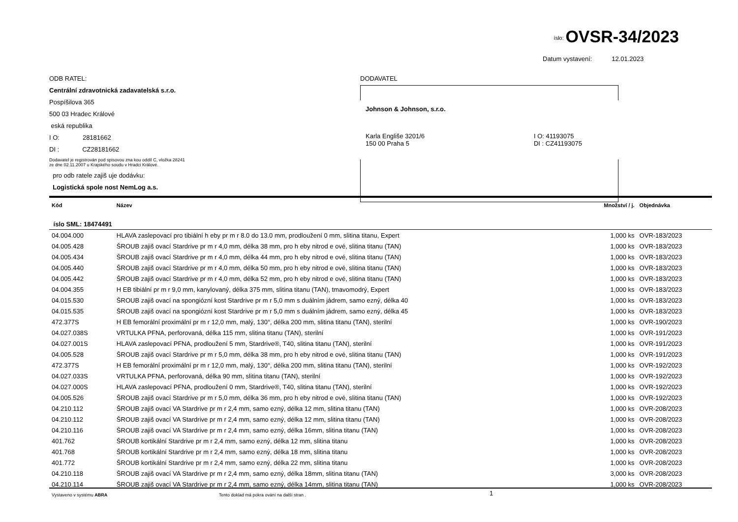<sup>íslo:</sup> OVSR-34/2023
Datum vystavení: 12.01.2023
ODB RATEL:
Centrální zdravotnická zadavatelská s.r.o.
Pospíšilova 365
500 03 Hradec Králové
eská republika
I O: 28181662
DI : CZ28181662
Dodavatel je registrován pod spisovou zna kou oddíl C, vložka 28241
ze dne 02.11.2007 u Krajského soudu v Hradci Králové.
pro odb ratele zajiš uje dodávku:
Logistická spole nost NemLog a.s.
DODAVATEL
Johnson & Johnson, s.r.o.
Karla Engliše 3201/6
150 00 Praha 5
I O: 41193075
DI : CZ41193075
| Kód | Název | Množství / j. | Objednávka |
| --- | --- | --- | --- |
| íslo SML: 18474491 | | | |
| 04.004.000 | HLAVA zaslepovací pro tibiální h eby pr m r 8.0 do 13.0 mm, prodloužení 0 mm, slitina titanu, Expert | 1,000 ks | OVR-183/2023 |
| 04.005.428 | ŠROUB zajiš ovací Stardrive pr m r 4,0 mm, délka 38 mm, pro h eby nitrod e ové, slitina titanu (TAN) | 1,000 ks | OVR-183/2023 |
| 04.005.434 | ŠROUB zajiš ovací Stardrive pr m r 4,0 mm, délka 44 mm, pro h eby nitrod e ové, slitina titanu (TAN) | 1,000 ks | OVR-183/2023 |
| 04.005.440 | ŠROUB zajiš ovací Stardrive pr m r 4,0 mm, délka 50 mm, pro h eby nitrod e ové, slitina titanu (TAN) | 1,000 ks | OVR-183/2023 |
| 04.005.442 | ŠROUB zajiš ovací Stardrive pr m r 4,0 mm, délka 52 mm, pro h eby nitrod e ové, slitina titanu (TAN) | 1,000 ks | OVR-183/2023 |
| 04.004.355 | H EB tibiální pr m r 9,0 mm, kanylovaný, délka 375 mm, slitina titanu (TAN), tmavomodrý, Expert | 1,000 ks | OVR-183/2023 |
| 04.015.530 | ŠROUB zajiš ovací na spongiózní kost Stardrive pr m r 5,0 mm s duálním jádrem, samo ezný, délka 40 | 1,000 ks | OVR-183/2023 |
| 04.015.535 | ŠROUB zajiš ovací na spongiózní kost Stardrive pr m r 5,0 mm s duálním jádrem, samo ezný, délka 45 | 1,000 ks | OVR-183/2023 |
| 472.377S | H EB femorální proximální pr m r 12,0 mm, malý, 130°, délka 200 mm, slitina titanu (TAN), sterilní | 1,000 ks | OVR-190/2023 |
| 04.027.038S | VRTULKA PFNA, perforovaná, délka 115 mm, slitina titanu (TAN), sterilní | 1,000 ks | OVR-191/2023 |
| 04.027.001S | HLAVA zaslepovací PFNA, prodloužení 5 mm, Stardrive®, T40, slitina titanu (TAN), sterilní | 1,000 ks | OVR-191/2023 |
| 04.005.528 | ŠROUB zajiš ovací Stardrive pr m r 5,0 mm, délka 38 mm, pro h eby nitrod e ové, slitina titanu (TAN) | 1,000 ks | OVR-191/2023 |
| 472.377S | H EB femorální proximální pr m r 12,0 mm, malý, 130°, délka 200 mm, slitina titanu (TAN), sterilní | 1,000 ks | OVR-192/2023 |
| 04.027.033S | VRTULKA PFNA, perforovaná, délka 90 mm, slitina titanu (TAN), sterilní | 1,000 ks | OVR-192/2023 |
| 04.027.000S | HLAVA zaslepovací PFNA, prodloužení 0 mm, Stardrive®, T40, slitina titanu (TAN), sterilní | 1,000 ks | OVR-192/2023 |
| 04.005.526 | ŠROUB zajiš ovací Stardrive pr m r 5,0 mm, délka 36 mm, pro h eby nitrod e ové, slitina titanu (TAN) | 1,000 ks | OVR-192/2023 |
| 04.210.112 | ŠROUB zajiš ovací VA Stardrive pr m r 2,4 mm, samo ezný, délka 12 mm, slitina titanu (TAN) | 1,000 ks | OVR-208/2023 |
| 04.210.112 | ŠROUB zajiš ovací VA Stardrive pr m r 2,4 mm, samo ezný, délka 12 mm, slitina titanu (TAN) | 1,000 ks | OVR-208/2023 |
| 04.210.116 | ŠROUB zajiš ovací VA Stardrive pr m r 2,4 mm, samo ezný, délka 16mm, slitina titanu (TAN) | 1,000 ks | OVR-208/2023 |
| 401.762 | ŠROUB kortikální Stardrive pr m r 2,4 mm, samo ezný, délka 12 mm, slitina titanu | 1,000 ks | OVR-208/2023 |
| 401.768 | ŠROUB kortikální Stardrive pr m r 2,4 mm, samo ezný, délka 18 mm, slitina titanu | 1,000 ks | OVR-208/2023 |
| 401.772 | ŠROUB kortikální Stardrive pr m r 2,4 mm, samo ezný, délka 22 mm, slitina titanu | 1,000 ks | OVR-208/2023 |
| 04.210.118 | ŠROUB zajiš ovací VA Stardrive pr m r 2,4 mm, samo ezný, délka 18mm, slitina titanu (TAN) | 3,000 ks | OVR-208/2023 |
| 04.210.114 | ŠROUB zajiš ovací VA Stardrive pr m r 2,4 mm, samo ezný, délka 14mm, slitina titanu (TAN) | 1,000 ks | OVR-208/2023 |
Vystaveno v systému ABRA Tento doklad má pokra ování na další stran . 1